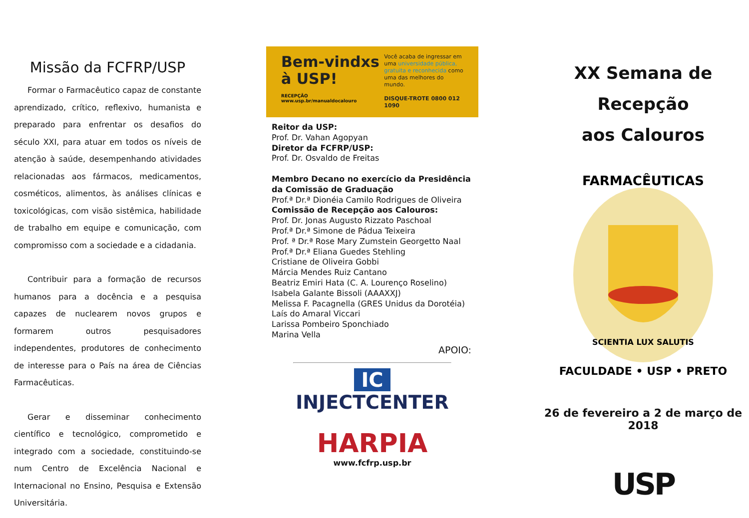Missão da FCFRP/USP
Formar o Farmacêutico capaz de constante aprendizado, crítico, reflexivo, humanista e preparado para enfrentar os desafios do século XXI, para atuar em todos os níveis de atenção à saúde, desempenhando atividades relacionadas aos fármacos, medicamentos, cosméticos, alimentos, às análises clínicas e toxicológicas, com visão sistêmica, habilidade de trabalho em equipe e comunicação, com compromisso com a sociedade e a cidadania.
Contribuir para a formação de recursos humanos para a docência e a pesquisa capazes de nuclearem novos grupos e formarem outros pesquisadores independentes, produtores de conhecimento de interesse para o País na área de Ciências Farmacêuticas.
Gerar e disseminar conhecimento científico e tecnológico, comprometido e integrado com a sociedade, constituindo-se num Centro de Excelência Nacional e Internacional no Ensino, Pesquisa e Extensão Universitária.
Bem-vindxs
à USP!
RECEPÇÃO www.usp.br/manualdocalouro
Você acaba de ingressar em uma universidade pública, gratuita e reconhecida como uma das melhores do mundo.
DISQUE-TROTE 0800 012 1090
Reitor da USP:
Prof. Dr. Vahan Agopyan
Diretor da FCFRP/USP:
Prof. Dr. Osvaldo de Freitas
Membro Decano no exercício da Presidência da Comissão de Graduação
Prof.ª Dr.ª Dionéia Camilo Rodrigues de Oliveira
Comissão de Recepção aos Calouros:
Prof. Dr. Jonas Augusto Rizzato Paschoal
Prof.ª Dr.ª Simone de Pádua Teixeira
Prof. ª Dr.ª Rose Mary Zumstein Georgetto Naal
Prof.ª Dr.ª Eliana Guedes Stehling
Cristiane de Oliveira Gobbi
Márcia Mendes Ruiz Cantano
Beatriz Emiri Hata (C. A. Lourenço Roselino)
Isabela Galante Bissoli (AAAXXJ)
Melissa F. Pacagnella (GRES Unidus da Dorotéia)
Laís do Amaral Viccari
Larissa Pombeiro Sponchiado
Marina Vella
APOIO:
IC
INJECTCENTER
HARPIA
www.fcfrp.usp.br
XX Semana de Recepção
aos Calouros
FARMACÊUTICAS
FACULDADE • USP • PRETO
SCIENTIA LUX SALUTIS
26 de fevereiro a 2 de março de 2018
USP